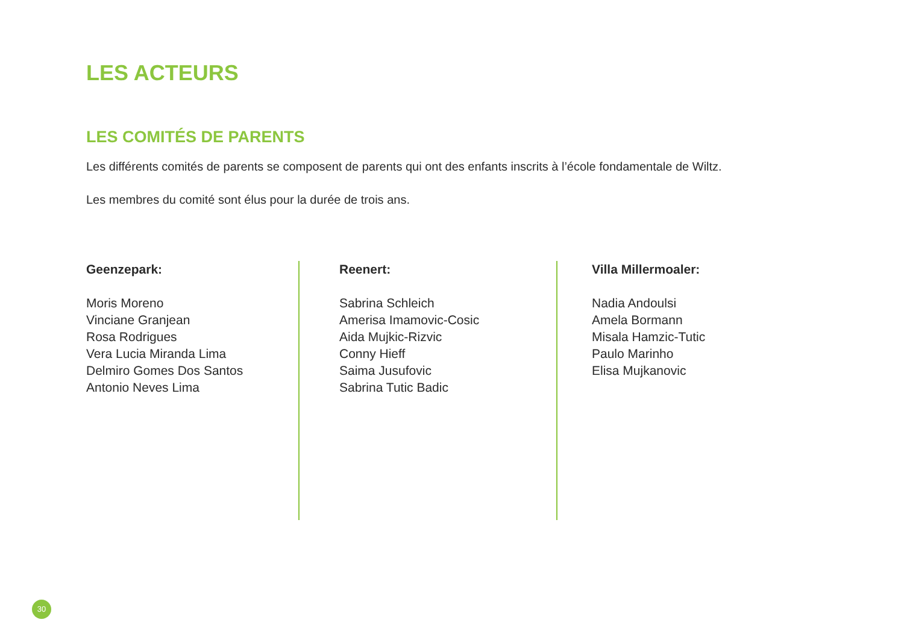LES ACTEURS
LES COMITÉS DE PARENTS
Les différents comités de parents se composent de parents qui ont des enfants inscrits à l’école fondamentale de Wiltz.
Les membres du comité sont élus pour la durée de trois ans.
Geenzepark:
Moris Moreno
Vinciane Granjean
Rosa Rodrigues
Vera Lucia Miranda Lima
Delmiro Gomes Dos Santos
Antonio Neves Lima
Reenert:
Sabrina Schleich
Amerisa Imamovic-Cosic
Aida Mujkic-Rizvic
Conny Hieff
Saima Jusufovic
Sabrina Tutic Badic
Villa Millermoaler:
Nadia Andoulsi
Amela Bormann
Misala Hamzic-Tutic
Paulo Marinho
Elisa Mujkanovic
30